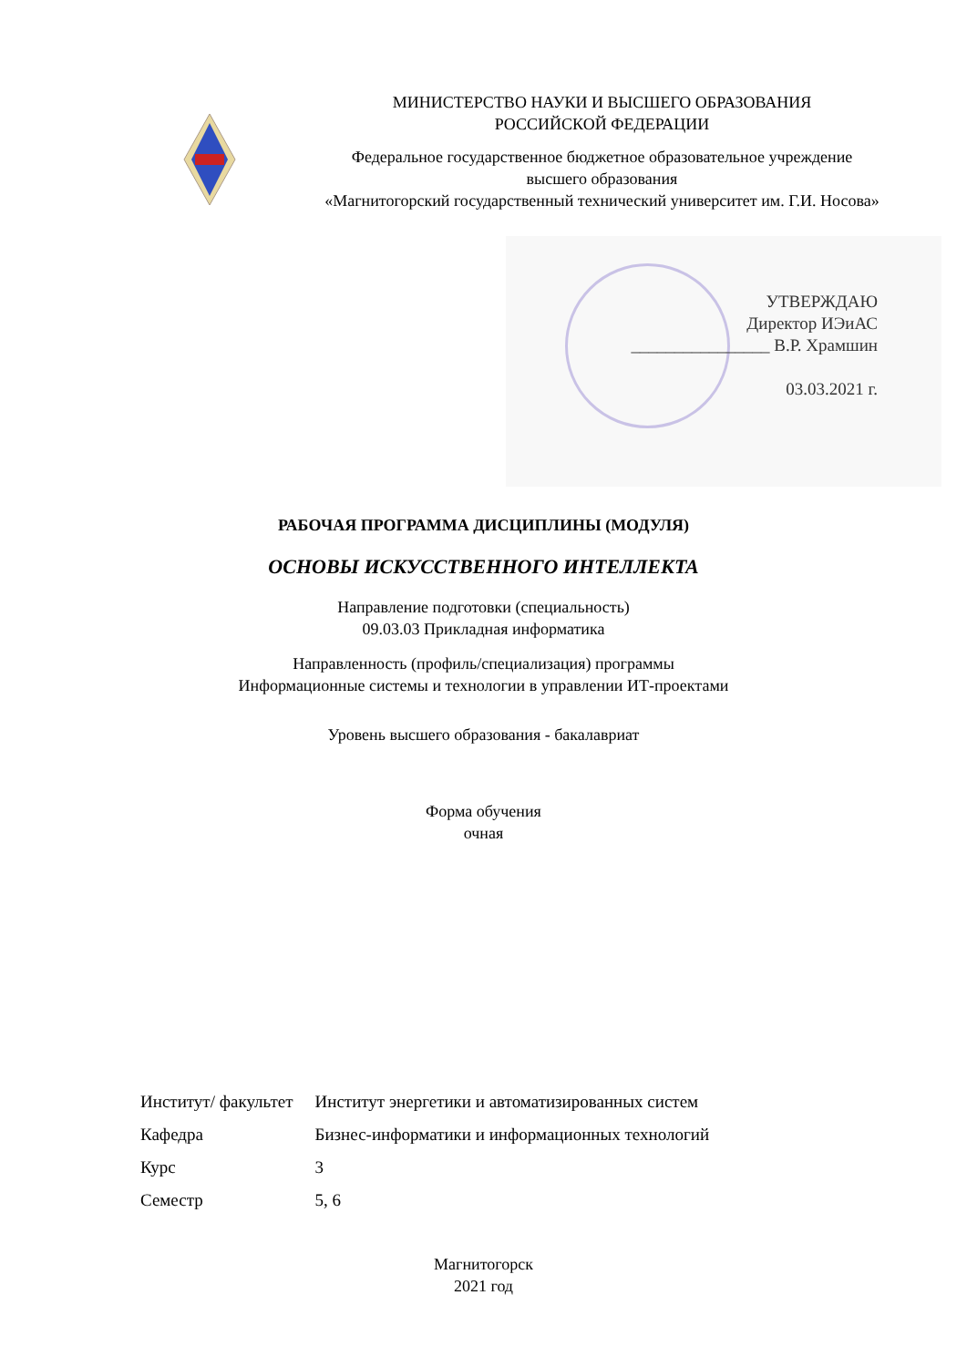МИНИСТЕРСТВО НАУКИ И ВЫСШЕГО ОБРАЗОВАНИЯ
РОССИЙСКОЙ ФЕДЕРАЦИИ
Федеральное государственное бюджетное образовательное учреждение
высшего образования
«Магнитогорский государственный технический университет им. Г.И. Носова»
УТВЕРЖДАЮ
Директор ИЭиАС
________________ В.Р. Храмшин
03.03.2021 г.
РАБОЧАЯ ПРОГРАММА ДИСЦИПЛИНЫ (МОДУЛЯ)
ОСНОВЫ ИСКУССТВЕННОГО ИНТЕЛЛЕКТА
Направление подготовки (специальность)
09.03.03 Прикладная информатика
Направленность (профиль/специализация) программы
Информационные системы и технологии в управлении ИТ-проектами
Уровень высшего образования - бакалавриат
Форма обучения
очная
| Институт/ факультет | Институт энергетики и автоматизированных систем |
| Кафедра | Бизнес-информатики и информационных технологий |
| Курс | 3 |
| Семестр | 5, 6 |
Магнитогорск
2021 год